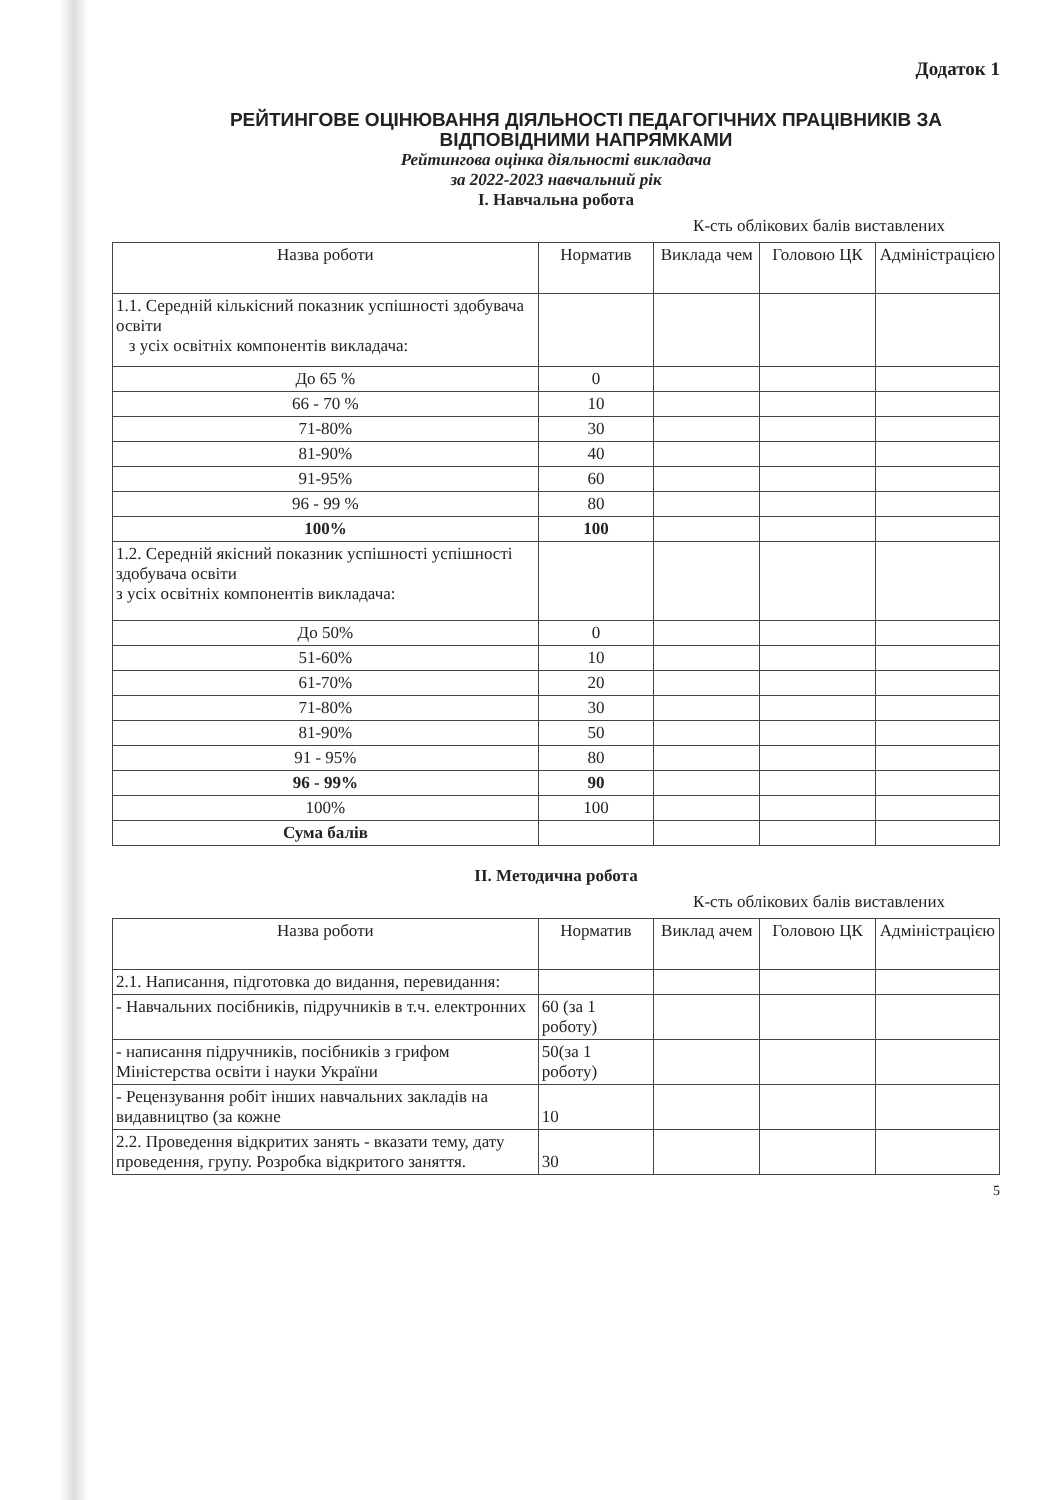Додаток 1
РЕЙТИНГОВЕ ОЦІНЮВАННЯ ДІЯЛЬНОСТІ ПЕДАГОГІЧНИХ ПРАЦІВНИКІВ ЗА ВІДПОВІДНИМИ НАПРЯМКАМИ
Рейтингова оцінка діяльності викладача
за 2022-2023 навчальний рік
І. Навчальна робота
К-сть облікових балів виставлених
| Назва роботи | Норматив | Виклада чем | Головою ЦК | Адміністрацією |
| 1.1. Середній кількісний показник успішності здобувача освіти з усіх освітніх компонентів викладача: | | | | |
| До 65 % | 0 | | | |
| 66 - 70 % | 10 | | | |
| 71-80% | 30 | | | |
| 81-90% | 40 | | | |
| 91-95% | 60 | | | |
| 96 - 99 % | 80 | | | |
| 100% | 100 | | | |
| 1.2. Середній якісний показник успішності успішності здобувача освіти з усіх освітніх компонентів викладача: | | | | |
| До 50% | 0 | | | |
| 51-60% | 10 | | | |
| 61-70% | 20 | | | |
| 71-80% | 30 | | | |
| 81-90% | 50 | | | |
| 91 - 95% | 80 | | | |
| 96 - 99% | 90 | | | |
| 100% | 100 | | | |
| Сума балів | | | | |
II. Методична робота
К-сть облікових балів виставлених
| Назва роботи | Норматив | Виклад ачем | Головою ЦК | Адміністрацією |
| 2.1. Написання, підготовка до видання, перевидання: | | | | |
| - Навчальних посібників, підручників в т.ч. електронних | 60 (за 1 роботу) | | | |
| - написання підручників, посібників з грифом Міністерства освіти і науки України | 50(за 1 роботу) | | | |
| - Рецензування робіт інших навчальних закладів на видавництво (за кожне | 10 | | | |
| 2.2. Проведення відкритих занять - вказати тему, дату проведення, групу. Розробка відкритого заняття. | 30 | | | |
5